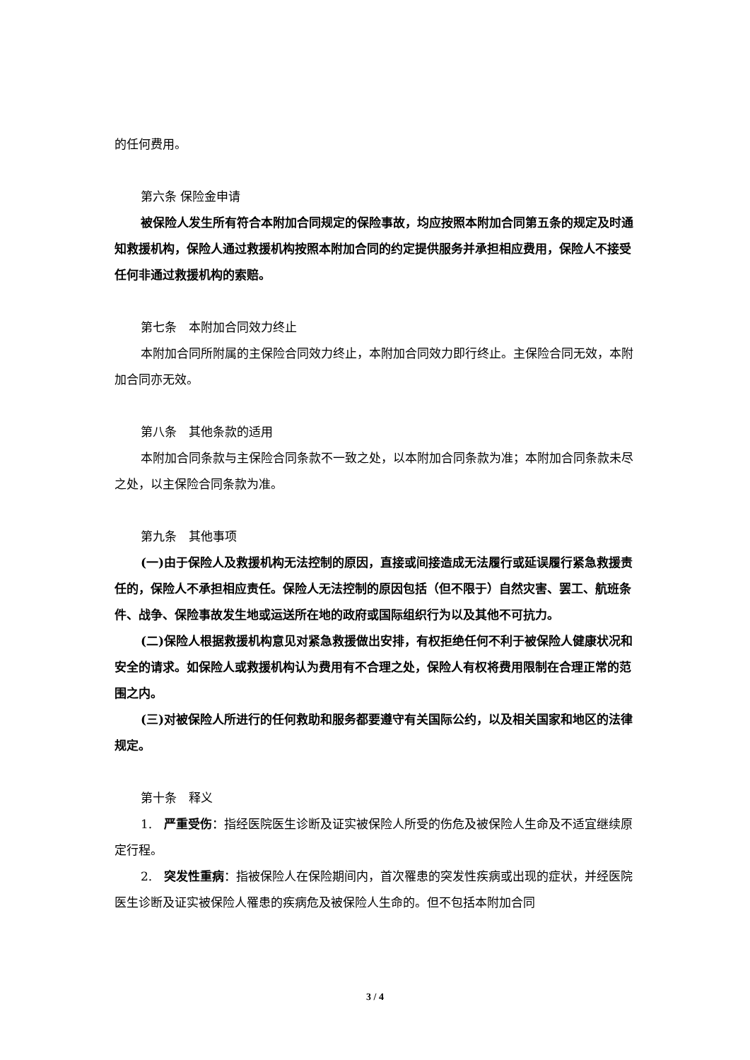的任何费用。
第六条 保险金申请
被保险人发生所有符合本附加合同规定的保险事故，均应按照本附加合同第五条的规定及时通知救援机构，保险人通过救援机构按照本附加合同的约定提供服务并承担相应费用，保险人不接受任何非通过救援机构的索赔。
第七条　本附加合同效力终止
本附加合同所附属的主保险合同效力终止，本附加合同效力即行终止。主保险合同无效，本附加合同亦无效。
第八条　其他条款的适用
本附加合同条款与主保险合同条款不一致之处，以本附加合同条款为准；本附加合同条款未尽之处，以主保险合同条款为准。
第九条　其他事项
(一)由于保险人及救援机构无法控制的原因，直接或间接造成无法履行或延误履行紧急救援责任的，保险人不承担相应责任。保险人无法控制的原因包括（但不限于）自然灾害、罢工、航班条件、战争、保险事故发生地或运送所在地的政府或国际组织行为以及其他不可抗力。
(二)保险人根据救援机构意见对紧急救援做出安排，有权拒绝任何不利于被保险人健康状况和安全的请求。如保险人或救援机构认为费用有不合理之处，保险人有权将费用限制在合理正常的范围之内。
(三)对被保险人所进行的任何救助和服务都要遵守有关国际公约，以及相关国家和地区的法律规定。
第十条　释义
1.　严重受伤：指经医院医生诊断及证实被保险人所受的伤危及被保险人生命及不适宜继续原定行程。
2.　突发性重病：指被保险人在保险期间内，首次罹患的突发性疾病或出现的症状，并经医院医生诊断及证实被保险人罹患的疾病危及被保险人生命的。但不包括本附加合同
3 / 4